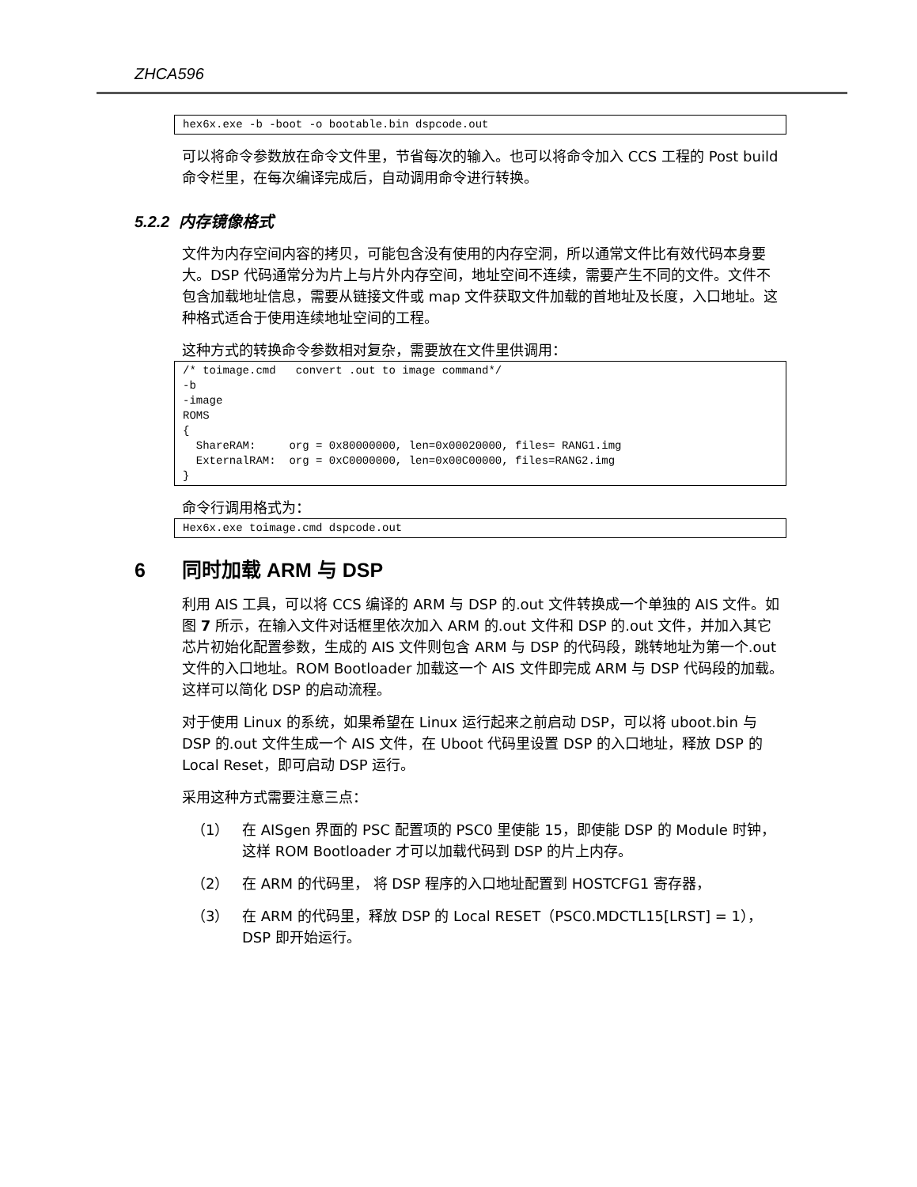ZHCA596
hex6x.exe -b -boot -o bootable.bin dspcode.out
可以将命令参数放在命令文件里，节省每次的输入。也可以将命令加入 CCS 工程的 Post build 命令栏里，在每次编译完成后，自动调用命令进行转换。
5.2.2 内存镜像格式
文件为内存空间内容的拷贝，可能包含没有使用的内存空洞，所以通常文件比有效代码本身要大。DSP 代码通常分为片上与片外内存空间，地址空间不连续，需要产生不同的文件。文件不包含加载地址信息，需要从链接文件或 map 文件获取文件加载的首地址及长度，入口地址。这种格式适合于使用连续地址空间的工程。
这种方式的转换命令参数相对复杂，需要放在文件里供调用：
/* toimage.cmd   convert .out to image command*/
-b
-image
ROMS
{
  ShareRAM:     org = 0x80000000, len=0x00020000, files= RANG1.img
  ExternalRAM:  org = 0xC0000000, len=0x00C00000, files=RANG2.img
}
命令行调用格式为：
Hex6x.exe toimage.cmd dspcode.out
6 同时加载 ARM 与 DSP
利用 AIS 工具，可以将 CCS 编译的 ARM 与 DSP 的.out 文件转换成一个单独的 AIS 文件。如图 7 所示，在输入文件对话框里依次加入 ARM 的.out 文件和 DSP 的.out 文件，并加入其它芯片初始化配置参数，生成的 AIS 文件则包含 ARM 与 DSP 的代码段，跳转地址为第一个.out 文件的入口地址。ROM Bootloader 加载这一个 AIS 文件即完成 ARM 与 DSP 代码段的加载。这样可以简化 DSP 的启动流程。
对于使用 Linux 的系统，如果希望在 Linux 运行起来之前启动 DSP，可以将 uboot.bin 与 DSP 的.out 文件生成一个 AIS 文件，在 Uboot 代码里设置 DSP 的入口地址，释放 DSP 的 Local Reset，即可启动 DSP 运行。
采用这种方式需要注意三点：
（1） 在 AISgen 界面的 PSC 配置项的 PSC0 里使能 15，即使能 DSP 的 Module 时钟，这样 ROM Bootloader 才可以加载代码到 DSP 的片上内存。
（2） 在 ARM 的代码里， 将 DSP 程序的入口地址配置到 HOSTCFG1 寄存器，
（3） 在 ARM 的代码里，释放 DSP 的 Local RESET（PSC0.MDCTL15[LRST] = 1），DSP 即开始运行。